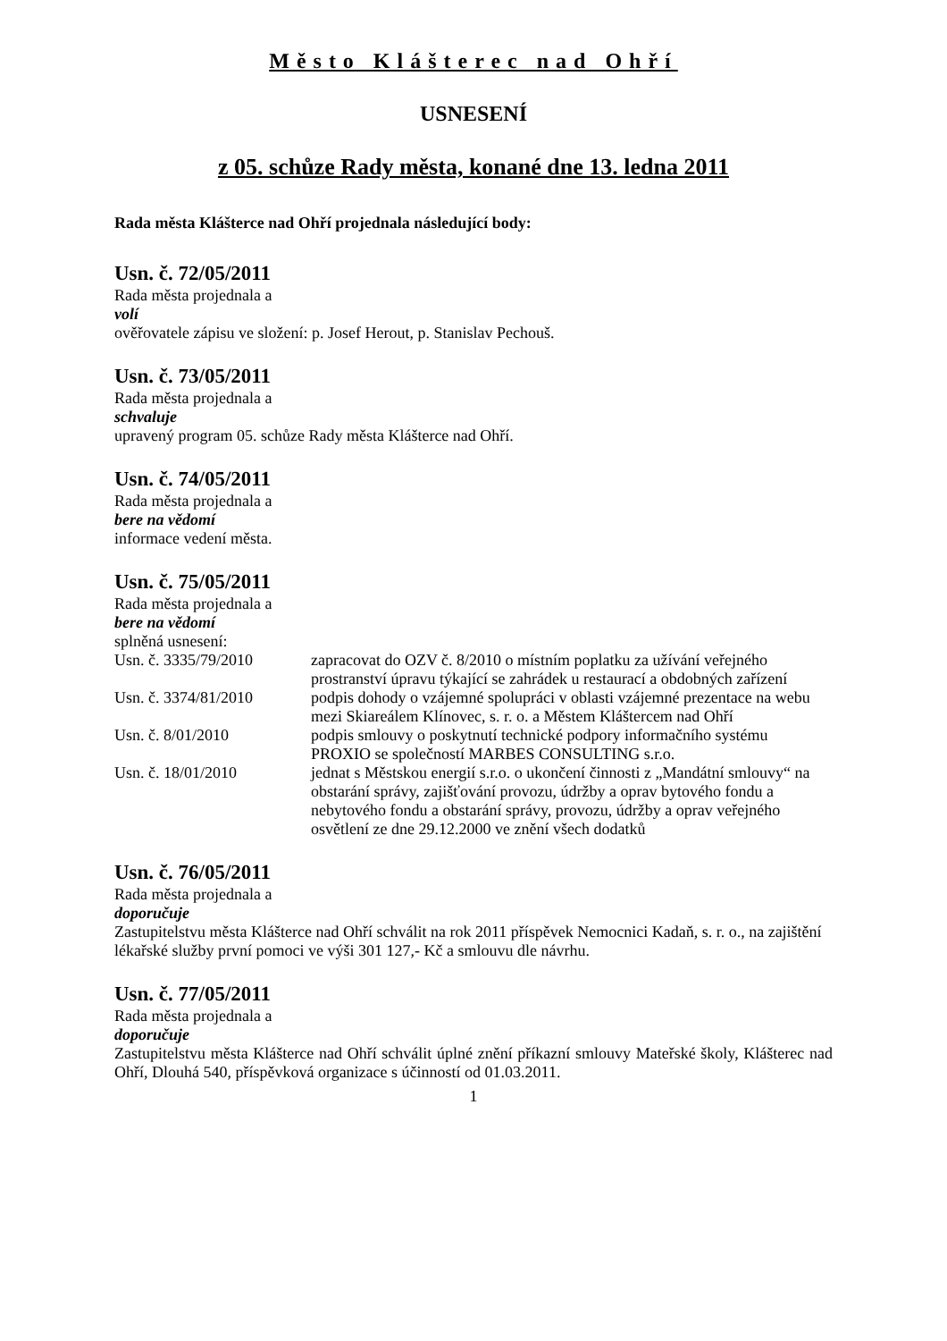Město Klášterec nad Ohří
USNESENÍ
z 05. schůze Rady města, konané dne 13. ledna 2011
Rada města Klášterce nad Ohří projednala následující body:
Usn. č. 72/05/2011
Rada města projednala a
volí
ověřovatele zápisu ve složení: p. Josef Herout, p. Stanislav Pechouš.
Usn. č. 73/05/2011
Rada města projednala a
schvaluje
upravený program 05. schůze Rady města Klášterce nad Ohří.
Usn. č. 74/05/2011
Rada města projednala a
bere na vědomí
informace vedení města.
Usn. č. 75/05/2011
Rada města projednala a
bere na vědomí
splněná usnesení:
Usn. č. 3335/79/2010 zapracovat do OZV č. 8/2010 o místním poplatku za užívání veřejného prostranství úpravu týkající se zahrádek u restaurací a obdobných zařízení
Usn. č. 3374/81/2010 podpis dohody o vzájemné spolupráci v oblasti vzájemné prezentace na webu mezi Skiareálem Klínovec, s. r. o. a Městem Kláštercem nad Ohří
Usn. č. 8/01/2010 podpis smlouvy o poskytnutí technické podpory informačního systému PROXIO se společností MARBES CONSULTING s.r.o.
Usn. č. 18/01/2010 jednat s Městskou energií s.r.o. o ukončení činnosti z „Mandátní smlouvy“ na obstarání správy, zajišťování provozu, údržby a oprav bytového fondu a nebytového fondu a obstarání správy, provozu, údržby a oprav veřejného osvětlení ze dne 29.12.2000 ve znění všech dodatků
Usn. č. 76/05/2011
Rada města projednala a
doporučuje
Zastupitelstvu města Klášterce nad Ohří schválit na rok 2011 příspěvek Nemocnici Kadaň, s. r. o., na zajištění lékařské služby první pomoci ve výši 301 127,- Kč a smlouvu dle návrhu.
Usn. č. 77/05/2011
Rada města projednala a
doporučuje
Zastupitelstvu města Klášterce nad Ohří schválit úplné znění příkazní smlouvy Mateřské školy, Klášterec nad Ohří, Dlouhá 540, příspěvková organizace s účinností od 01.03.2011.
1